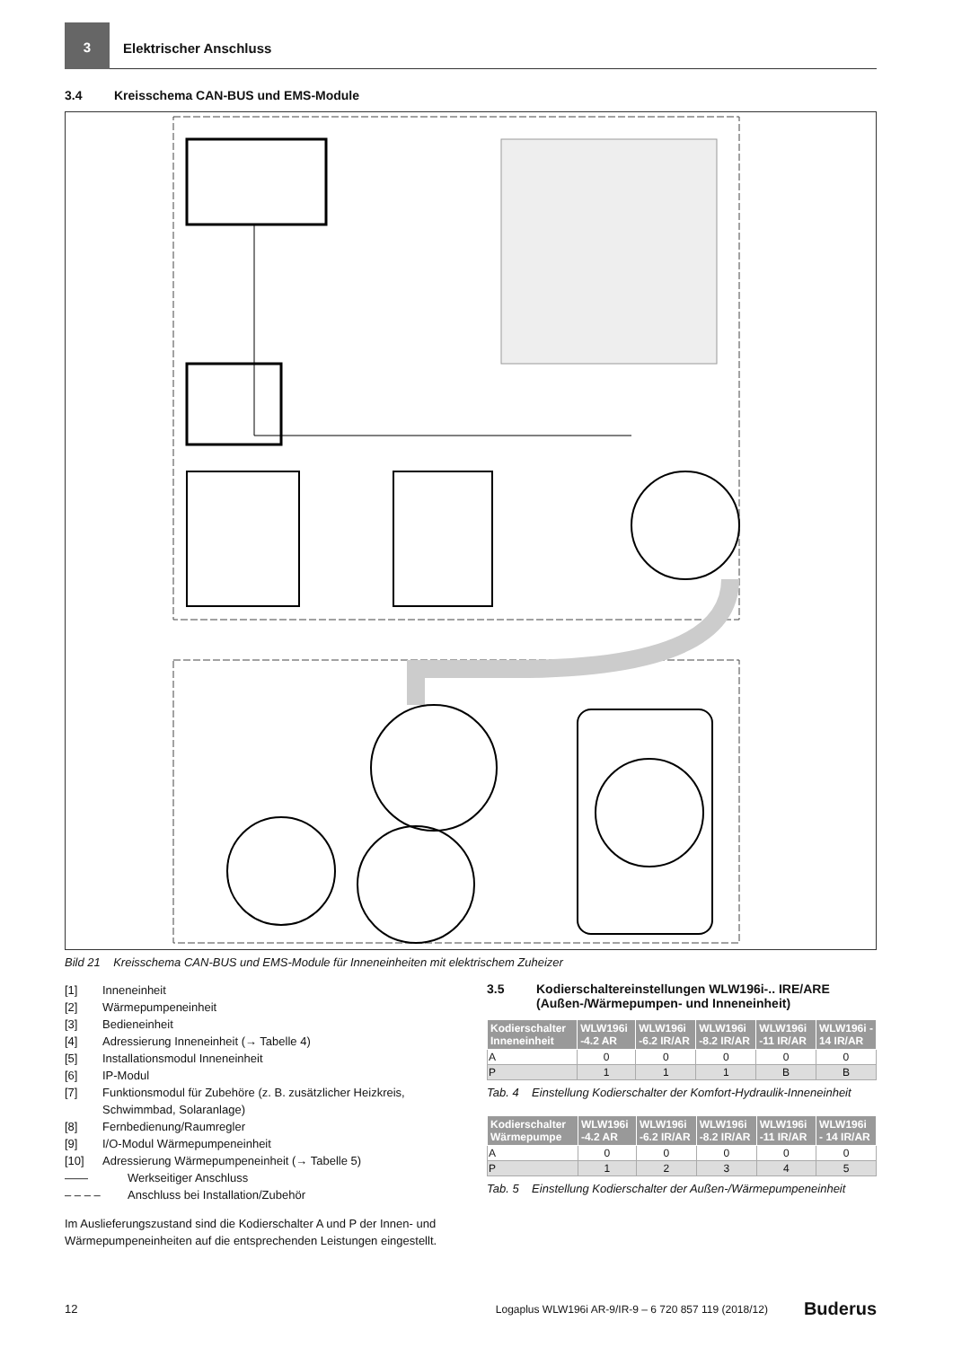3
Elektrischer Anschluss
3.4 Kreisschema CAN-BUS und EMS-Module
Bild 21 Kreisschema CAN-BUS und EMS-Module für Inneneinheiten mit elektrischem Zuheizer
[1] Inneneinheit
[2] Wärmepumpeneinheit
[3] Bedieneinheit
[4] Adressierung Inneneinheit (→ Tabelle 4)
[5] Installationsmodul Inneneinheit
[6] IP-Modul
[7] Funktionsmodul für Zubehöre (z. B. zusätzlicher Heizkreis, Schwimmbad, Solaranlage)
[8] Fernbedienung/Raumregler
[9] I/O-Modul Wärmepumpeneinheit
[10] Adressierung Wärmepumpeneinheit (→ Tabelle 5)
—— Werkseitiger Anschluss
– – – – Anschluss bei Installation/Zubehör
Im Auslieferungszustand sind die Kodierschalter A und P der Innen- und Wärmepumpeneinheiten auf die entsprechenden Leistungen eingestellt.
3.5 Kodierschaltereinstellungen WLW196i-.. IRE/ARE (Außen-/Wärmepumpen- und Inneneinheit)
| Kodierschalter Inneneinheit | WLW196i -4.2 AR | WLW196i -6.2 IR/AR | WLW196i -8.2 IR/AR | WLW196i -11 IR/AR | WLW196i - 14 IR/AR |
| --- | --- | --- | --- | --- | --- |
| A | 0 | 0 | 0 | 0 | 0 |
| P | 1 | 1 | 1 | B | B |
Tab. 4 Einstellung Kodierschalter der Komfort-Hydraulik-Inneneinheit
| Kodierschalter Wärmepumpe | WLW196i -4.2 AR | WLW196i -6.2 IR/AR | WLW196i -8.2 IR/AR | WLW196i -11 IR/AR | WLW196i - 14 IR/AR |
| --- | --- | --- | --- | --- | --- |
| A | 0 | 0 | 0 | 0 | 0 |
| P | 1 | 2 | 3 | 4 | 5 |
Tab. 5 Einstellung Kodierschalter der Außen-/Wärmepumpeneinheit
12 Logaplus WLW196i AR-9/IR-9 – 6 720 857 119 (2018/12) Buderus